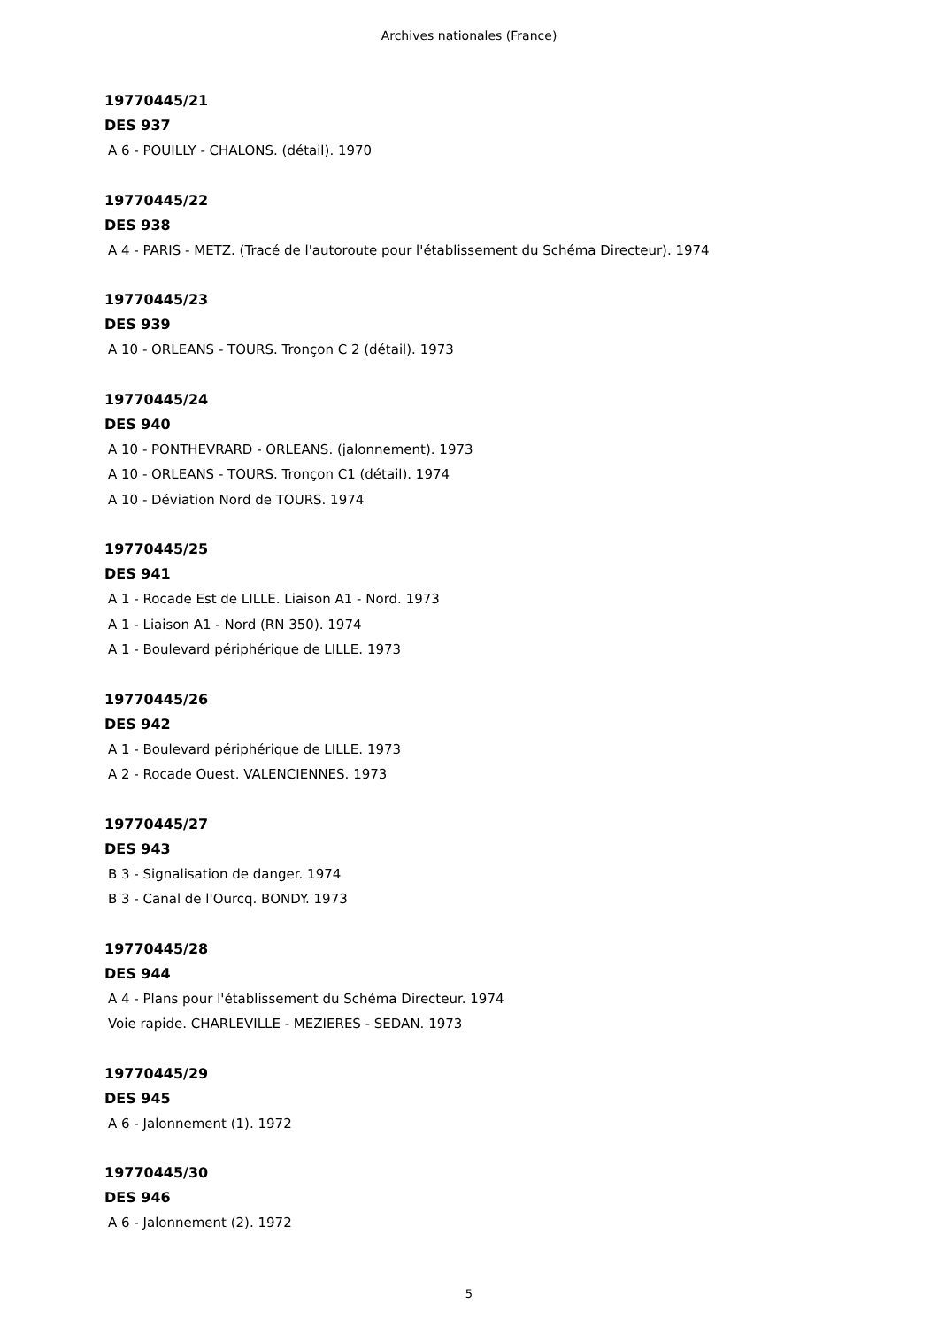Archives nationales (France)
19770445/21
DES 937
A 6 - POUILLY - CHALONS. (détail). 1970
19770445/22
DES 938
A 4 - PARIS - METZ. (Tracé de l'autoroute pour l'établissement du Schéma Directeur). 1974
19770445/23
DES 939
A 10 - ORLEANS - TOURS. Tronçon C 2 (détail). 1973
19770445/24
DES 940
A 10 - PONTHEVRARD - ORLEANS. (jalonnement). 1973
A 10 - ORLEANS - TOURS. Tronçon C1 (détail). 1974
A 10 - Déviation Nord de TOURS. 1974
19770445/25
DES 941
A 1 - Rocade Est de LILLE. Liaison A1 - Nord. 1973
A 1 - Liaison A1 - Nord (RN 350). 1974
A 1 - Boulevard périphérique de LILLE. 1973
19770445/26
DES 942
A 1 - Boulevard périphérique de LILLE. 1973
A 2 - Rocade Ouest. VALENCIENNES. 1973
19770445/27
DES 943
B 3 - Signalisation de danger. 1974
B 3 - Canal de l'Ourcq. BONDY. 1973
19770445/28
DES 944
A 4 - Plans pour l'établissement du Schéma Directeur. 1974
Voie rapide. CHARLEVILLE - MEZIERES - SEDAN. 1973
19770445/29
DES 945
A 6 - Jalonnement (1). 1972
19770445/30
DES 946
A 6 - Jalonnement (2). 1972
5